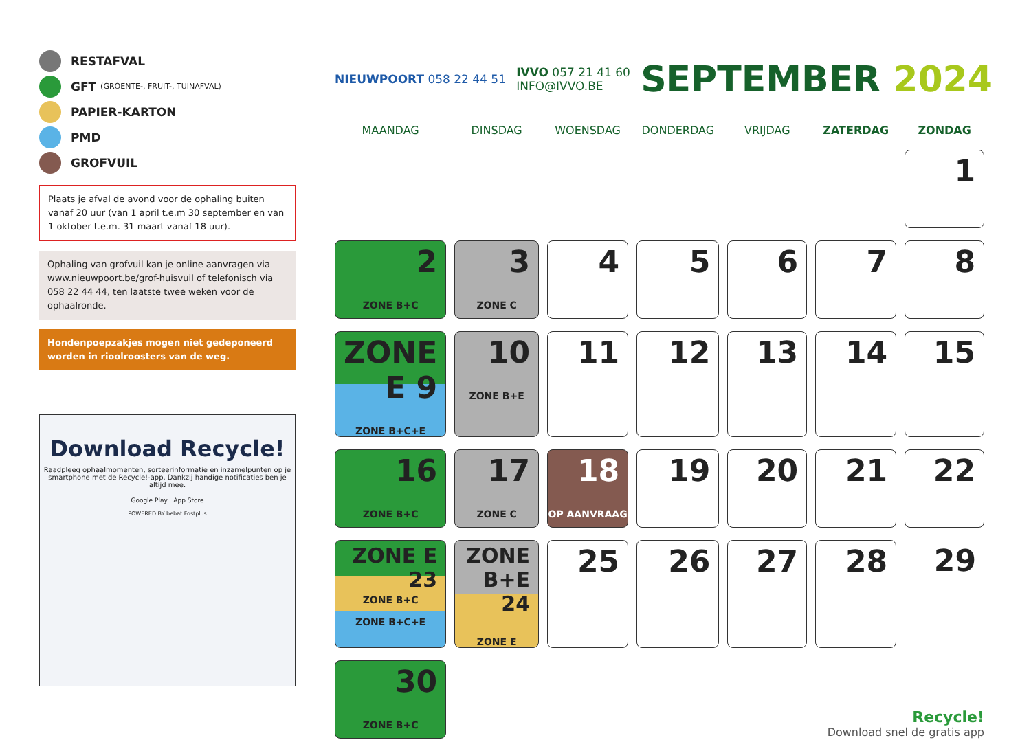RESTAFVAL
GFT (GROENTE-, FRUIT-, TUINAFVAL)
PAPIER-KARTON
PMD
GROFVUIL
Plaats je afval de avond voor de ophaling buiten vanaf 20 uur (van 1 april t.e.m 30 september en van 1 oktober t.e.m. 31 maart vanaf 18 uur).
Ophaling van grofvuil kan je online aanvragen via www.nieuwpoort.be/grof-huisvuil of telefonisch via 058 22 44 44, ten laatste twee weken voor de ophaalronde.
Hondenpoepzakjes mogen niet gedeponeerd worden in rioolroosters van de weg.
Download Recycle!
Raadpleeg ophaalmomenten, sorteerinformatie en inzamelpunten op je smartphone met de Recycle!-app. Dankzij handige notificaties ben je altijd mee.
Google Play App Store
POWERED BY bebat Fostplus
NIEUWPOORT 058 22 44 51
IVVO 057 21 41 60
INFO@IVVO.BE
SEPTEMBER 2024
| MAANDAG | DINSDAG | WOENSDAG | DONDERDAG | VRIJDAG | ZATERDAG | ZONDAG |
| --- | --- | --- | --- | --- | --- | --- |
| | | | | | | 1 |
| 2 ZONE B+C | 3 ZONE C | 4 | 5 | 6 | 7 | 8 |
| ZONE E 9 ZONE B+C+E | 10 ZONE B+E | 11 | 12 | 13 | 14 | 15 |
| 16 ZONE B+C | 17 ZONE C | 18 OP AANVRAAG | 19 | 20 | 21 | 22 |
| ZONE E 23 ZONE B+C ZONE B+C+E | ZONE B+E 24 ZONE E | 25 | 26 | 27 | 28 | 29 |
| 30 ZONE B+C | Recycle! Download snel de gratis app | | | | | |